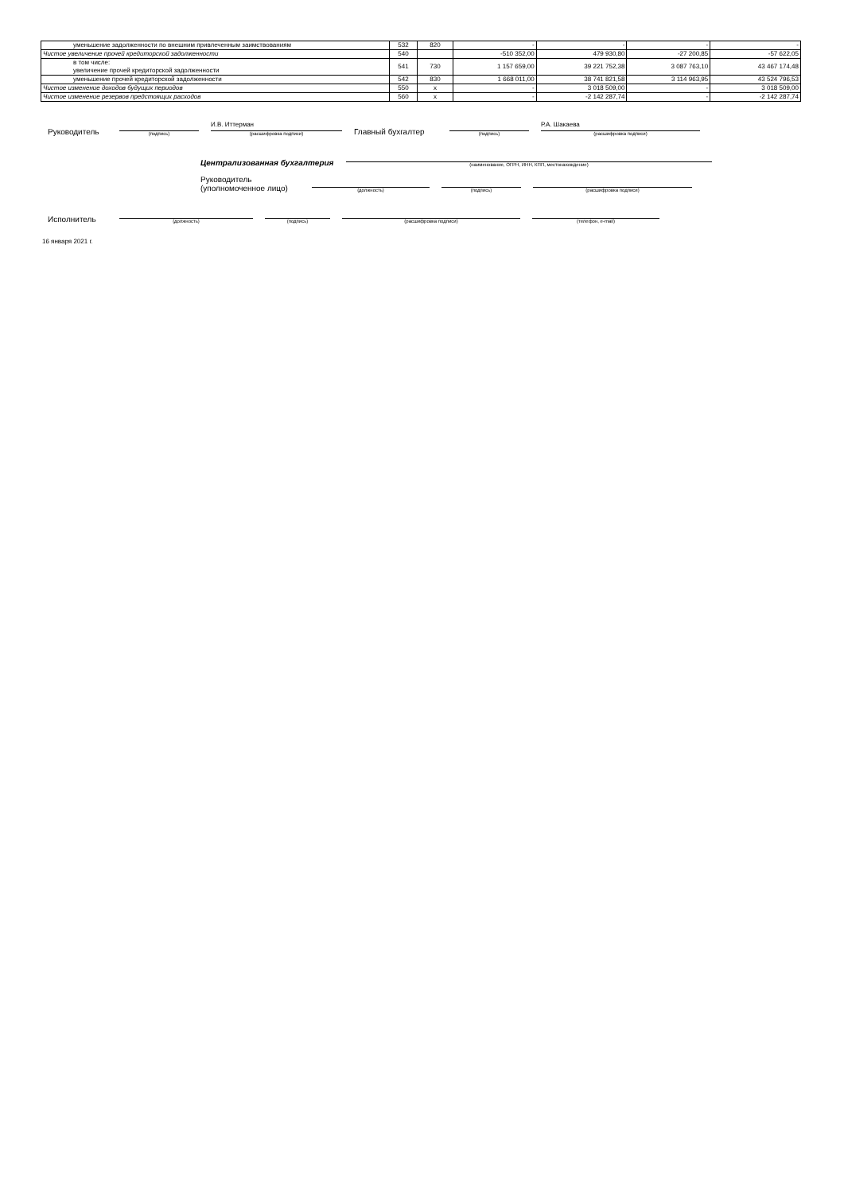| уменьшение задолженности по внешним привлеченным заимствованиям | 532 | 820 | - | - | - | - |
| Чистое увеличение прочей кредиторской задолженности | 540 | | -510 352,00 | 479 930,80 | -27 200,85 | -57 622,05 |
| в том числе: увеличение прочей кредиторской задолженности | 541 | 730 | 1 157 659,00 | 39 221 752,38 | 3 087 763,10 | 43 467 174,48 |
| уменьшение прочей кредиторской задолженности | 542 | 830 | 1 668 011,00 | 38 741 821,58 | 3 114 963,95 | 43 524 796,53 |
| Чистое изменение доходов будущих периодов | 550 | x | - | 3 018 509,00 | - | 3 018 509,00 |
| Чистое изменение резервов предстоящих расходов | 560 | x | - | -2 142 287,74 | - | -2 142 287,74 |
Руководитель
(подпись)
И.В. Иттерман
(расшифровка подписи)
Главный бухгалтер
(подпись)
Р.А. Шакаева
(расшифровка подписи)
Централизованная бухгалтерия
(наименование, ОГРН, ИНН, КПП, местонахождение)
Руководитель
(уполномоченное лицо)
(должность)
(подпись)
(расшифровка подписи)
Исполнитель
(должность)
(подпись)
(расшифровка подписи)
(телефон, e-mail)
16 января 2021 г.